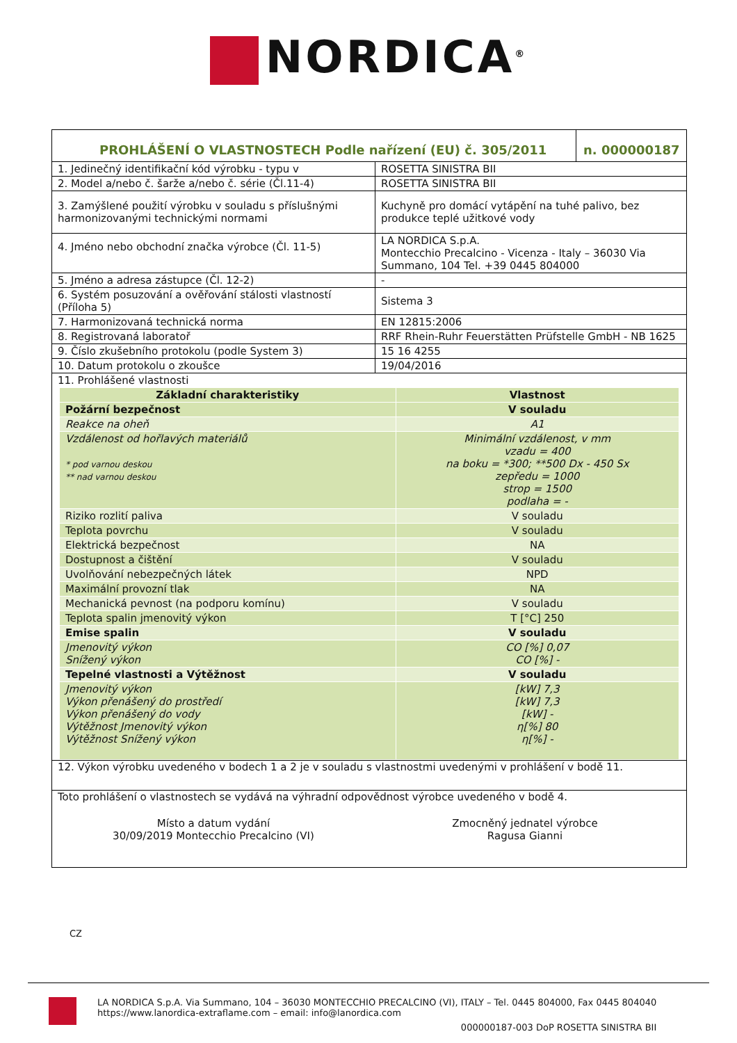NORDICA<sup>®</sup>
| PROHLÁŠENÍ O VLASTNOSTECH Podle nařízení (EU) č. 305/2011 | n. 000000187 |
| 1. Jedinečný identifikační kód výrobku - typu v | ROSETTA SINISTRA BII |
| 2. Model a/nebo č. šarže a/nebo č. série (Čl.11-4) | ROSETTA SINISTRA BII |
| 3. Zamýšlené použití výrobku v souladu s příslušnými harmonizovanými technickými normami | Kuchyně pro domácí vytápění na tuhé palivo, bez produkce teplé užitkové vody |
| 4. Jméno nebo obchodní značka výrobce (Čl. 11-5) | LA NORDICA S.p.A. Montecchio Precalcino - Vicenza - Italy – 36030 Via Summano, 104 Tel. +39 0445 804000 |
| 5. Jméno a adresa zástupce (Čl. 12-2) | - |
| 6. Systém posuzování a ověřování stálosti vlastností (Příloha 5) | Sistema 3 |
| 7. Harmonizovaná technická norma | EN 12815:2006 |
| 8. Registrovaná laboratoř | RRF Rhein-Ruhr Feuerstätten Prüfstelle GmbH - NB 1625 |
| 9. Číslo zkušebního protokolu (podle System 3) | 15 16 4255 |
| 10. Datum protokolu o zkoušce | 19/04/2016 |
| 11. Prohlášené vlastnosti | |
| Základní charakteristiky | Vlastnost |
| --- | --- |
| Požární bezpečnost | V souladu |
| Reakce na oheň | A1 |
| Vzdálenost od hořlavých materiálů * pod varnou deskou ** nad varnou deskou | Minimální vzdálenost, v mm vzadu = 400 na boku = *300; **500 Dx - 450 Sx zepředu = 1000 strop = 1500 podlaha = - |
| Riziko rozlití paliva | V souladu |
| Teplota povrchu | V souladu |
| Elektrická bezpečnost | NA |
| Dostupnost a čištění | V souladu |
| Uvolňování nebezpečných látek | NPD |
| Maximální provozní tlak | NA |
| Mechanická pevnost (na podporu komínu) | V souladu |
| Teplota spalin jmenovitý výkon | T [°C] 250 |
| Emise spalin | V souladu |
| Jmenovitý výkon Snížený výkon | CO [%] 0,07 CO [%] - |
| Tepelné vlastnosti a Výtěžnost | V souladu |
| Jmenovitý výkon Výkon přenášený do prostředí Výkon přenášený do vody Výtěžnost Jmenovitý výkon Výtěžnost Snížený výkon | [kW] 7,3 [kW] 7,3 [kW] - η[%] 80 η[%] - |
12. Výkon výrobku uvedeného v bodech 1 a 2 je v souladu s vlastnostmi uvedenými v prohlášení v bodě 11.
Toto prohlášení o vlastnostech se vydává na výhradní odpovědnost výrobce uvedeného v bodě 4.
Místo a datum vydání
30/09/2019 Montecchio Precalcino (VI)
Zmocněný jednatel výrobce
Ragusa Gianni
CZ
LA NORDICA S.p.A. Via Summano, 104 – 36030 MONTECCHIO PRECALCINO (VI), ITALY – Tel. 0445 804000, Fax 0445 804040
https://www.lanordica-extraflame.com – email: info@lanordica.com
000000187-003 DoP ROSETTA SINISTRA BII